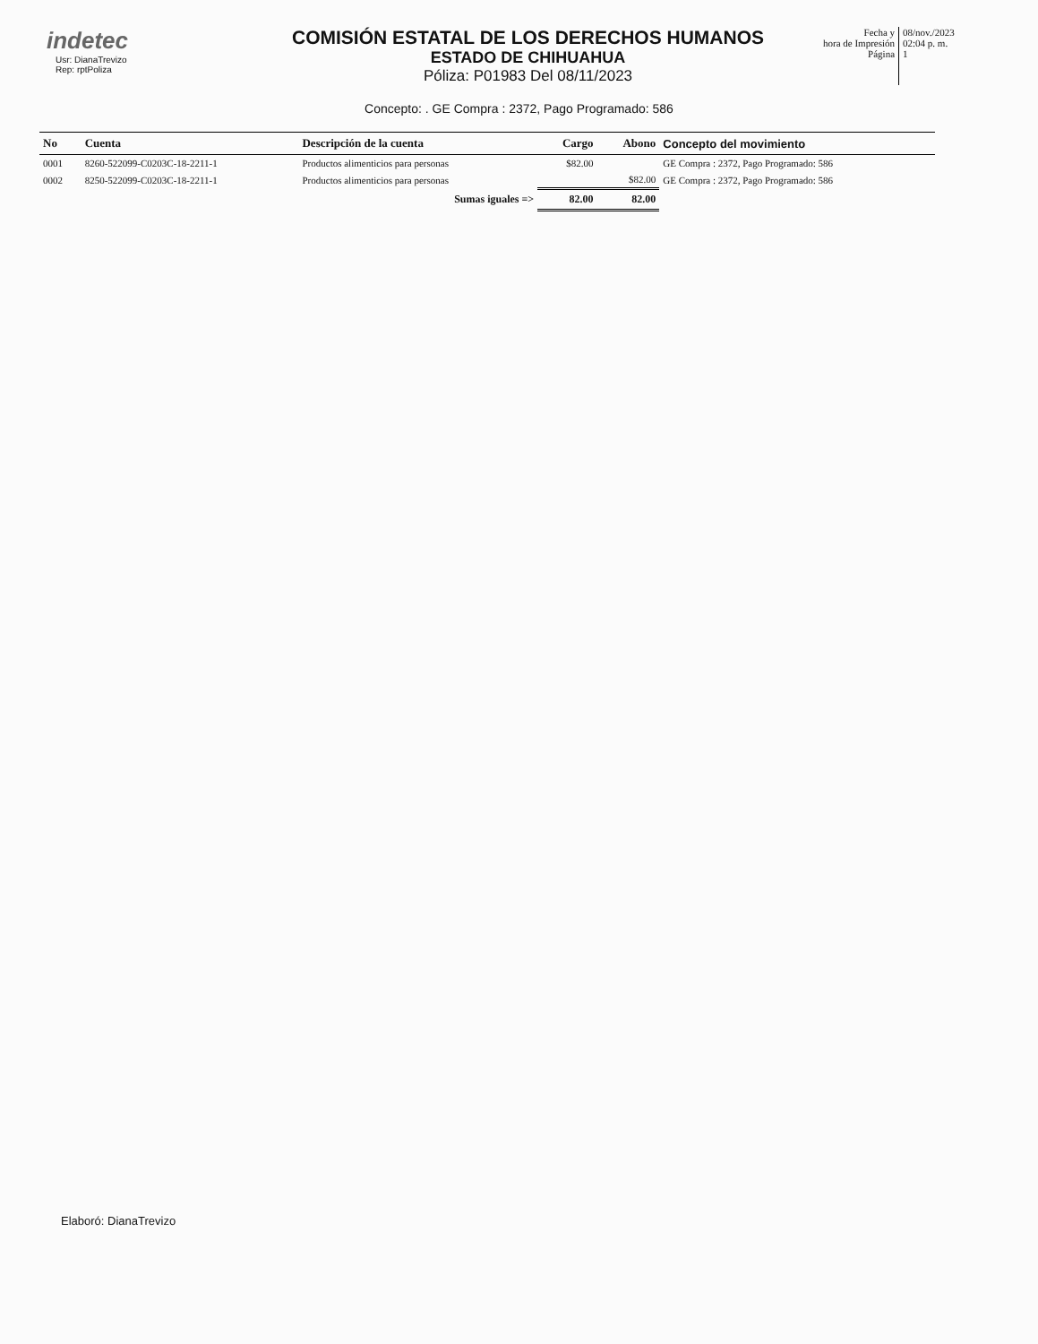indetec
Usr: DianaTrevizo
Rep: rptPoliza
COMISIÓN ESTATAL DE LOS DERECHOS HUMANOS
ESTADO DE CHIHUAHUA
Póliza: P01983 Del 08/11/2023
Fecha y
hora de Impresión
Página
08/nov./2023
02:04 p. m.
1
Concepto: . GE Compra : 2372, Pago Programado: 586
| No | Cuenta | Descripción de la cuenta | Cargo | Abono | Concepto del movimiento |
| --- | --- | --- | --- | --- | --- |
| 0001 | 8260-522099-C0203C-18-2211-1 | Productos alimenticios para personas | $82.00 | | GE Compra : 2372, Pago Programado: 586 |
| 0002 | 8250-522099-C0203C-18-2211-1 | Productos alimenticios para personas | | $82.00 | GE Compra : 2372, Pago Programado: 586 |
| | | Sumas iguales => | 82.00 | 82.00 | |
Elaboró: DianaTrevizo